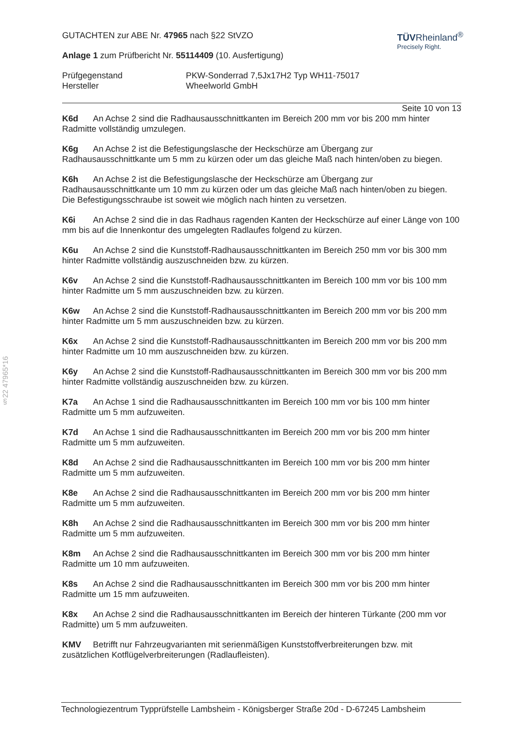§22 47965*16
TÜVRheinland<sup>®</sup>
Precisely Right.
GUTACHTEN zur ABE Nr. 47965 nach §22 StVZO
Anlage 1 zum Prüfbericht Nr. 55114409 (10. Ausfertigung)
Prüfgegenstand
Hersteller
PKW-Sonderrad 7,5Jx17H2 Typ WH11-75017
Wheelworld GmbH
Seite 10 von 13
K6d An Achse 2 sind die Radhausausschnittkanten im Bereich 200 mm vor bis 200 mm hinter Radmitte vollständig umzulegen.
K6g An Achse 2 ist die Befestigungslasche der Heckschürze am Übergang zur Radhausausschnittkante um 5 mm zu kürzen oder um das gleiche Maß nach hinten/oben zu biegen.
K6h An Achse 2 ist die Befestigungslasche der Heckschürze am Übergang zur Radhausausschnittkante um 10 mm zu kürzen oder um das gleiche Maß nach hinten/oben zu biegen. Die Befestigungsschraube ist soweit wie möglich nach hinten zu versetzen.
K6i An Achse 2 sind die in das Radhaus ragenden Kanten der Heckschürze auf einer Länge von 100 mm bis auf die Innenkontur des umgelegten Radlaufes folgend zu kürzen.
K6u An Achse 2 sind die Kunststoff-Radhausausschnittkanten im Bereich 250 mm vor bis 300 mm hinter Radmitte vollständig auszuschneiden bzw. zu kürzen.
K6v An Achse 2 sind die Kunststoff-Radhausausschnittkanten im Bereich 100 mm vor bis 100 mm hinter Radmitte um 5 mm auszuschneiden bzw. zu kürzen.
K6w An Achse 2 sind die Kunststoff-Radhausausschnittkanten im Bereich 200 mm vor bis 200 mm hinter Radmitte um 5 mm auszuschneiden bzw. zu kürzen.
K6x An Achse 2 sind die Kunststoff-Radhausausschnittkanten im Bereich 200 mm vor bis 200 mm hinter Radmitte um 10 mm auszuschneiden bzw. zu kürzen.
K6y An Achse 2 sind die Kunststoff-Radhausausschnittkanten im Bereich 300 mm vor bis 200 mm hinter Radmitte vollständig auszuschneiden bzw. zu kürzen.
K7a An Achse 1 sind die Radhausausschnittkanten im Bereich 100 mm vor bis 100 mm hinter Radmitte um 5 mm aufzuweiten.
K7d An Achse 1 sind die Radhausausschnittkanten im Bereich 200 mm vor bis 200 mm hinter Radmitte um 5 mm aufzuweiten.
K8d An Achse 2 sind die Radhausausschnittkanten im Bereich 100 mm vor bis 200 mm hinter Radmitte um 5 mm aufzuweiten.
K8e An Achse 2 sind die Radhausausschnittkanten im Bereich 200 mm vor bis 200 mm hinter Radmitte um 5 mm aufzuweiten.
K8h An Achse 2 sind die Radhausausschnittkanten im Bereich 300 mm vor bis 200 mm hinter Radmitte um 5 mm aufzuweiten.
K8m An Achse 2 sind die Radhausausschnittkanten im Bereich 300 mm vor bis 200 mm hinter Radmitte um 10 mm aufzuweiten.
K8s An Achse 2 sind die Radhausausschnittkanten im Bereich 300 mm vor bis 200 mm hinter Radmitte um 15 mm aufzuweiten.
K8x An Achse 2 sind die Radhausausschnittkanten im Bereich der hinteren Türkante (200 mm vor Radmitte) um 5 mm aufzuweiten.
KMV Betrifft nur Fahrzeugvarianten mit serienmäßigen Kunststoffverbreiterungen bzw. mit zusätzlichen Kotflügelverbreiterungen (Radlaufleisten).
Technologiezentrum Typprüfstelle Lambsheim - Königsberger Straße 20d - D-67245 Lambsheim